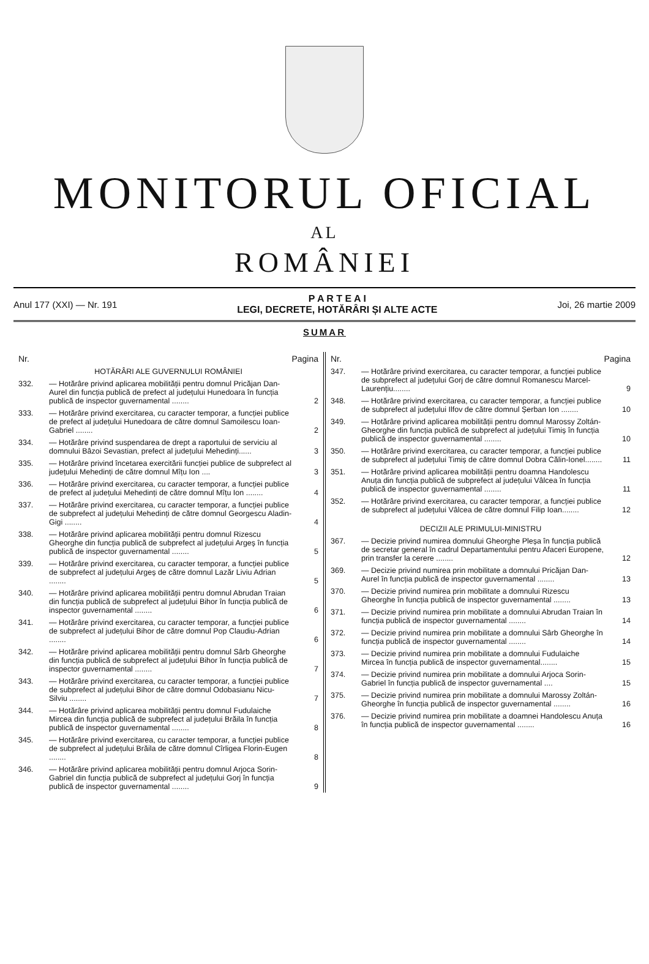MONITORUL OFICIAL
AL
ROMÂNIEI
Anul 177 (XXI) — Nr. 191 P A R T E A I
LEGI, DECRETE, HOTĂRÂRI ȘI ALTE ACTE Joi, 26 martie 2009
SUMAR
| Nr. | | Pagina |
| --- | --- | --- |
| HOTĂRÂRI ALE GUVERNULUI ROMÂNIEI | | |
| 332. | — Hotărâre privind aplicarea mobilității pentru domnul Pricăjan Dan-Aurel din funcția publică de prefect al județului Hunedoara în funcția publică de inspector guvernamental ........ | 2 |
| 333. | — Hotărâre privind exercitarea, cu caracter temporar, a funcției publice de prefect al județului Hunedoara de către domnul Samoilescu Ioan-Gabriel ........ | 2 |
| 334. | — Hotărâre privind suspendarea de drept a raportului de serviciu al domnului Bâzoi Sevastian, prefect al județului Mehedinți...... | 3 |
| 335. | — Hotărâre privind încetarea exercitării funcției publice de subprefect al județului Mehedinți de către domnul Mîțu Ion .... | 3 |
| 336. | — Hotărâre privind exercitarea, cu caracter temporar, a funcției publice de prefect al județului Mehedinți de către domnul Mîțu Ion ........ | 4 |
| 337. | — Hotărâre privind exercitarea, cu caracter temporar, a funcției publice de subprefect al județului Mehedinți de către domnul Georgescu Aladin-Gigi ........ | 4 |
| 338. | — Hotărâre privind aplicarea mobilității pentru domnul Rizescu Gheorghe din funcția publică de subprefect al județului Argeș în funcția publică de inspector guvernamental ........ | 5 |
| 339. | — Hotărâre privind exercitarea, cu caracter temporar, a funcției publice de subprefect al județului Argeș de către domnul Lazăr Liviu Adrian ........ | 5 |
| 340. | — Hotărâre privind aplicarea mobilității pentru domnul Abrudan Traian din funcția publică de subprefect al județului Bihor în funcția publică de inspector guvernamental ........ | 6 |
| 341. | — Hotărâre privind exercitarea, cu caracter temporar, a funcției publice de subprefect al județului Bihor de către domnul Pop Claudiu-Adrian ........ | 6 |
| 342. | — Hotărâre privind aplicarea mobilității pentru domnul Sârb Gheorghe din funcția publică de subprefect al județului Bihor în funcția publică de inspector guvernamental ........ | 7 |
| 343. | — Hotărâre privind exercitarea, cu caracter temporar, a funcției publice de subprefect al județului Bihor de către domnul Odobasianu Nicu-Silviu ........ | 7 |
| 344. | — Hotărâre privind aplicarea mobilității pentru domnul Fudulaiche Mircea din funcția publică de subprefect al județului Brăila în funcția publică de inspector guvernamental ........ | 8 |
| 345. | — Hotărâre privind exercitarea, cu caracter temporar, a funcției publice de subprefect al județului Brăila de către domnul Cîrligea Florin-Eugen ........ | 8 |
| 346. | — Hotărâre privind aplicarea mobilității pentru domnul Arjoca Sorin-Gabriel din funcția publică de subprefect al județului Gorj în funcția publică de inspector guvernamental ........ | 9 |
| Nr. | | Pagina |
| --- | --- | --- |
| 347. | — Hotărâre privind exercitarea, cu caracter temporar, a funcției publice de subprefect al județului Gorj de către domnul Romanescu Marcel-Laurențiu........ | 9 |
| 348. | — Hotărâre privind exercitarea, cu caracter temporar, a funcției publice de subprefect al județului Ilfov de către domnul Șerban Ion ........ | 10 |
| 349. | — Hotărâre privind aplicarea mobilității pentru domnul Marossy Zoltán-Gheorghe din funcția publică de subprefect al județului Timiș în funcția publică de inspector guvernamental ........ | 10 |
| 350. | — Hotărâre privind exercitarea, cu caracter temporar, a funcției publice de subprefect al județului Timiș de către domnul Dobra Călin-Ionel........ | 11 |
| 351. | — Hotărâre privind aplicarea mobilității pentru doamna Handolescu Anuța din funcția publică de subprefect al județului Vâlcea în funcția publică de inspector guvernamental ........ | 11 |
| 352. | — Hotărâre privind exercitarea, cu caracter temporar, a funcției publice de subprefect al județului Vâlcea de către domnul Filip Ioan........ | 12 |
| DECIZII ALE PRIMULUI-MINISTRU | | |
| 367. | — Decizie privind numirea domnului Gheorghe Pleșa în funcția publică de secretar general în cadrul Departamentului pentru Afaceri Europene, prin transfer la cerere ........ | 12 |
| 369. | — Decizie privind numirea prin mobilitate a domnului Pricăjan Dan-Aurel în funcția publică de inspector guvernamental ........ | 13 |
| 370. | — Decizie privind numirea prin mobilitate a domnului Rizescu Gheorghe în funcția publică de inspector guvernamental ........ | 13 |
| 371. | — Decizie privind numirea prin mobilitate a domnului Abrudan Traian în funcția publică de inspector guvernamental ........ | 14 |
| 372. | — Decizie privind numirea prin mobilitate a domnului Sârb Gheorghe în funcția publică de inspector guvernamental ........ | 14 |
| 373. | — Decizie privind numirea prin mobilitate a domnului Fudulaiche Mircea în funcția publică de inspector guvernamental........ | 15 |
| 374. | — Decizie privind numirea prin mobilitate a domnului Arjoca Sorin-Gabriel în funcția publică de inspector guvernamental .... | 15 |
| 375. | — Decizie privind numirea prin mobilitate a domnului Marossy Zoltán-Gheorghe în funcția publică de inspector guvernamental ........ | 16 |
| 376. | — Decizie privind numirea prin mobilitate a doamnei Handolescu Anuța în funcția publică de inspector guvernamental ........ | 16 |